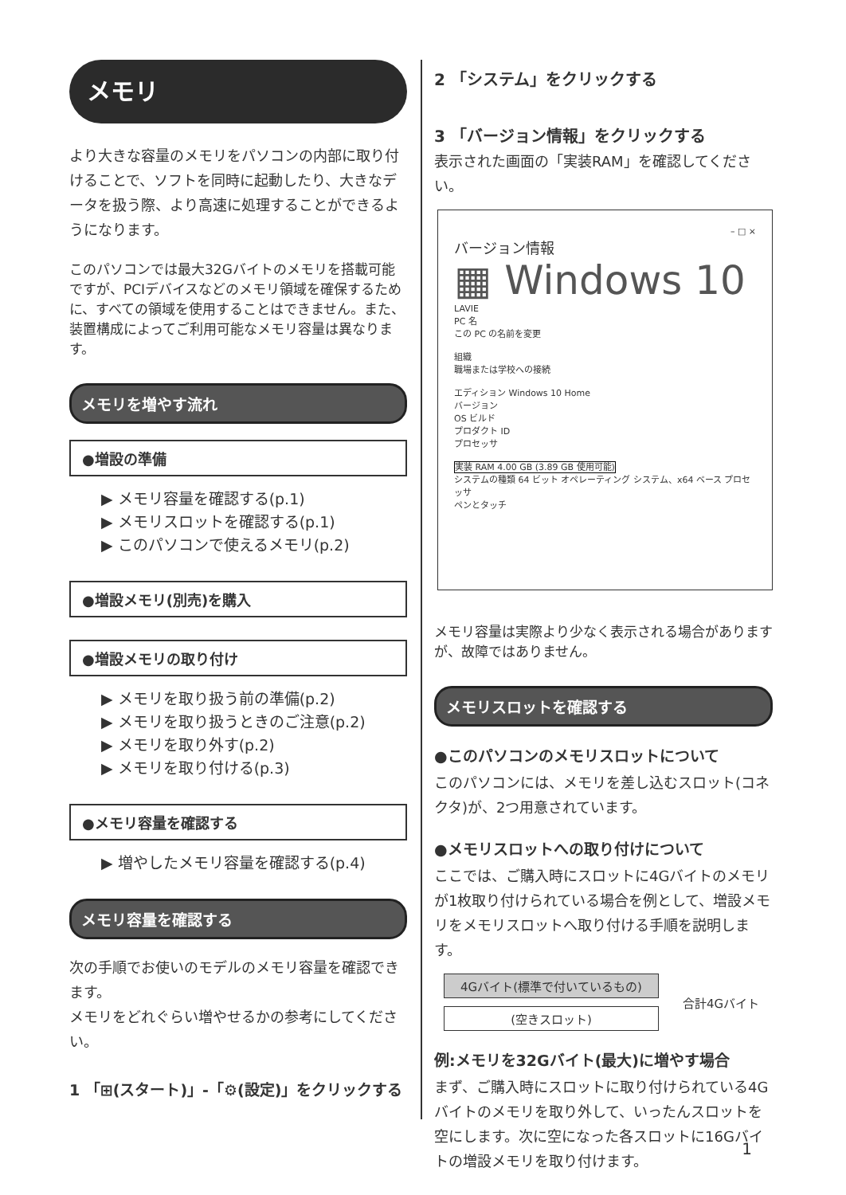メモリ
より大きな容量のメモリをパソコンの内部に取り付けることで、ソフトを同時に起動したり、大きなデータを扱う際、より高速に処理することができるようになります。
このパソコンでは最大32Gバイトのメモリを搭載可能ですが、PCIデバイスなどのメモリ領域を確保するために、すべての領域を使用することはできません。また、装置構成によってご利用可能なメモリ容量は異なります。
メモリを増やす流れ
●増設の準備
▶ メモリ容量を確認する(p.1)
▶ メモリスロットを確認する(p.1)
▶ このパソコンで使えるメモリ(p.2)
●増設メモリ(別売)を購入
●増設メモリの取り付け
▶ メモリを取り扱う前の準備(p.2)
▶ メモリを取り扱うときのご注意(p.2)
▶ メモリを取り外す(p.2)
▶ メモリを取り付ける(p.3)
●メモリ容量を確認する
▶ 増やしたメモリ容量を確認する(p.4)
メモリ容量を確認する
次の手順でお使いのモデルのメモリ容量を確認できます。
メモリをどれぐらい増やせるかの参考にしてください。
1 「⊞(スタート)」-「⚙(設定)」をクリックする
2 「システム」をクリックする
3 「バージョン情報」をクリックする
表示された画面の「実装RAM」を確認してください。
– □ ×
バージョン情報
▦ Windows 10
LAVIE
PC 名
この PC の名前を変更
組織
職場または学校への接続
エディション Windows 10 Home
バージョン
OS ビルド
プロダクト ID
プロセッサ
実装 RAM 4.00 GB (3.89 GB 使用可能)
システムの種類 64 ビット オペレーティング システム、x64 ベース プロセッサ
ペンとタッチ
メモリ容量は実際より少なく表示される場合がありますが、故障ではありません。
メモリスロットを確認する
●このパソコンのメモリスロットについて
このパソコンには、メモリを差し込むスロット(コネクタ)が、2つ用意されています。
●メモリスロットへの取り付けについて
ここでは、ご購入時にスロットに4Gバイトのメモリが1枚取り付けられている場合を例として、増設メモリをメモリスロットへ取り付ける手順を説明します。
4Gバイト(標準で付いているもの)
(空きスロット)
合計4Gバイト
例:メモリを32Gバイト(最大)に増やす場合
まず、ご購入時にスロットに取り付けられている4Gバイトのメモリを取り外して、いったんスロットを空にします。次に空になった各スロットに16Gバイトの増設メモリを取り付けます。
1